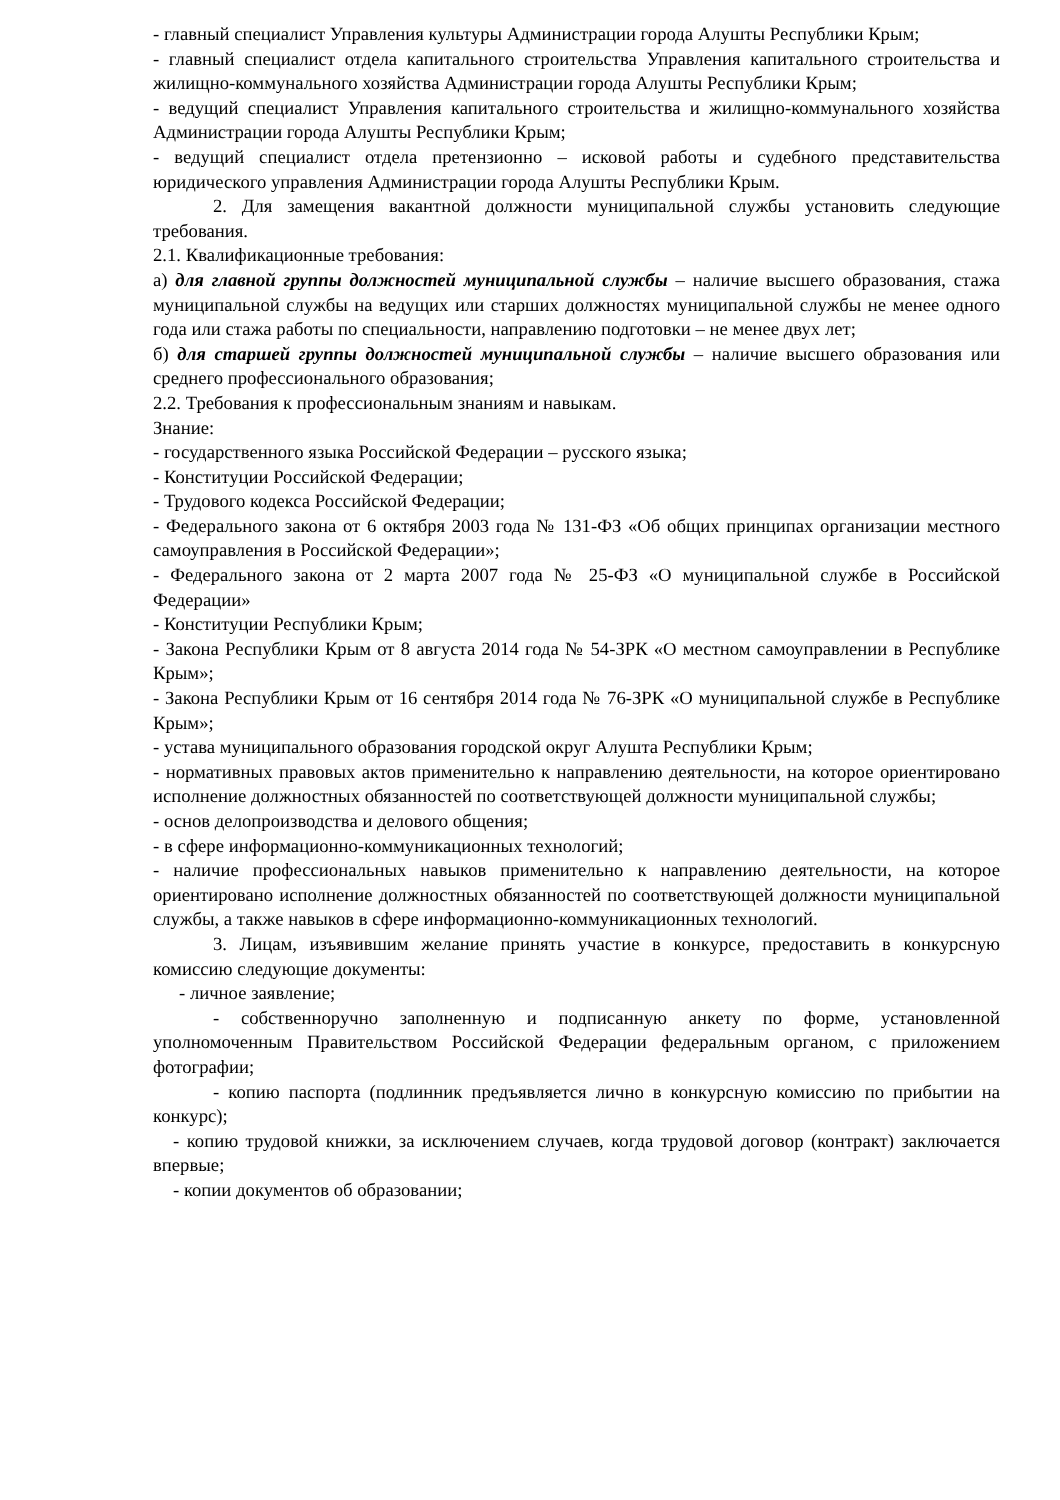- главный специалист Управления культуры Администрации города Алушты Республики Крым;
- главный специалист отдела капитального строительства Управления капитального строительства и жилищно-коммунального хозяйства Администрации города Алушты Республики Крым;
- ведущий специалист Управления капитального строительства и жилищно-коммунального хозяйства Администрации города Алушты Республики Крым;
- ведущий специалист отдела претензионно – исковой работы и судебного представительства юридического управления Администрации города Алушты Республики Крым.
2. Для замещения вакантной должности муниципальной службы установить следующие требования.
2.1. Квалификационные требования:
а) для главной группы должностей муниципальной службы – наличие высшего образования, стажа муниципальной службы на ведущих или старших должностях муниципальной службы не менее одного года или стажа работы по специальности, направлению подготовки – не менее двух лет;
б) для старшей группы должностей муниципальной службы – наличие высшего образования или среднего профессионального образования;
2.2. Требования к профессиональным знаниям и навыкам.
Знание:
- государственного языка Российской Федерации – русского языка;
- Конституции Российской Федерации;
- Трудового кодекса Российской Федерации;
- Федерального закона от 6 октября 2003 года № 131-ФЗ «Об общих принципах организации местного самоуправления в Российской Федерации»;
- Федерального закона от 2 марта 2007 года № 25-ФЗ «О муниципальной службе в Российской Федерации»
- Конституции Республики Крым;
- Закона Республики Крым от 8 августа 2014 года № 54-ЗРК «О местном самоуправлении в Республике Крым»;
- Закона Республики Крым от 16 сентября 2014 года № 76-ЗРК «О муниципальной службе в Республике Крым»;
- устава муниципального образования городской округ Алушта Республики Крым;
- нормативных правовых актов применительно к направлению деятельности, на которое ориентировано исполнение должностных обязанностей по соответствующей должности муниципальной службы;
- основ делопроизводства и делового общения;
- в сфере информационно-коммуникационных технологий;
- наличие профессиональных навыков применительно к направлению деятельности, на которое ориентировано исполнение должностных обязанностей по соответствующей должности муниципальной службы, а также навыков в сфере информационно-коммуникационных технологий.
3. Лицам, изъявившим желание принять участие в конкурсе, предоставить в конкурсную комиссию следующие документы:
- личное заявление;
- собственноручно заполненную и подписанную анкету по форме, установленной уполномоченным Правительством Российской Федерации федеральным органом, с приложением фотографии;
- копию паспорта (подлинник предъявляется лично в конкурсную комиссию по прибытии на конкурс);
- копию трудовой книжки, за исключением случаев, когда трудовой договор (контракт) заключается впервые;
- копии документов об образовании;